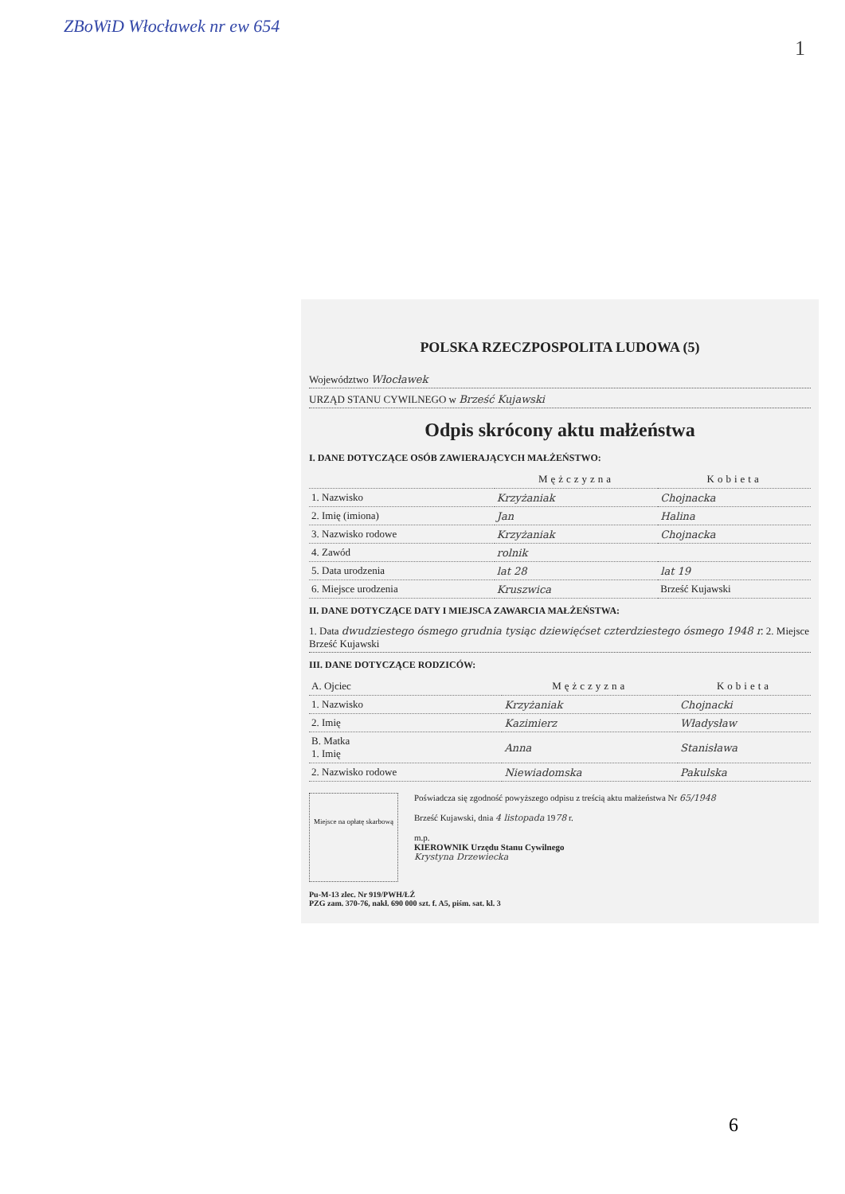ZBoWiD Włocławek nr ew 654
1
POLSKA RZECZPOSPOLITA LUDOWA (5)
Województwo Włocławek
URZĄD STANU CYWILNEGO w Brześć Kujawski
Odpis skrócony aktu małżeństwa
I. DANE DOTYCZĄCE OSÓB ZAWIERAJĄCYCH MAŁŻEŃSTWO:
| | Mężczyzna | Kobieta |
| --- | --- | --- |
| 1. Nazwisko | Krzyżaniak | Chojnacka |
| 2. Imię (imiona) | Jan | Halina |
| 3. Nazwisko rodowe | Krzyżaniak | Chojnacka |
| 4. Zawód | rolnik | |
| 5. Data urodzenia | lat 28 | lat 19 |
| 6. Miejsce urodzenia | Kruszwica | Brześć Kujawski |
II. DANE DOTYCZĄCE DATY I MIEJSCA ZAWARCIA MAŁŻEŃSTWA:
1. Data dwudziestego ósmego grudnia tysiąc dziewięćset czterdziestego ósmego 1948 r. 2. Miejsce Brześć Kujawski
III. DANE DOTYCZĄCE RODZICÓW:
| A. Ojciec | Mężczyzna | Kobieta |
| 1. Nazwisko | Krzyżaniak | Chojnacki |
| 2. Imię | Kazimierz | Władysław |
| B. Matka 1. Imię | Anna | Stanisława |
| 2. Nazwisko rodowe | Niewiadomska | Pakulska |
Miejsce na opłatę skarbową
Poświadcza się zgodność powyższego odpisu z treścią aktu małżeństwa Nr 65/1948
Brześć Kujawski, dnia 4 listopada 1978 r.
m.p.
KIEROWNIK Urzędu Stanu Cywilnego
Krystyna Drzewiecka
Pu-M-13 zlec. Nr 919/PWH/ŁŹ
PZG zam. 370-76, nakł. 690 000 szt. f. A5, piśm. sat. kl. 3
6